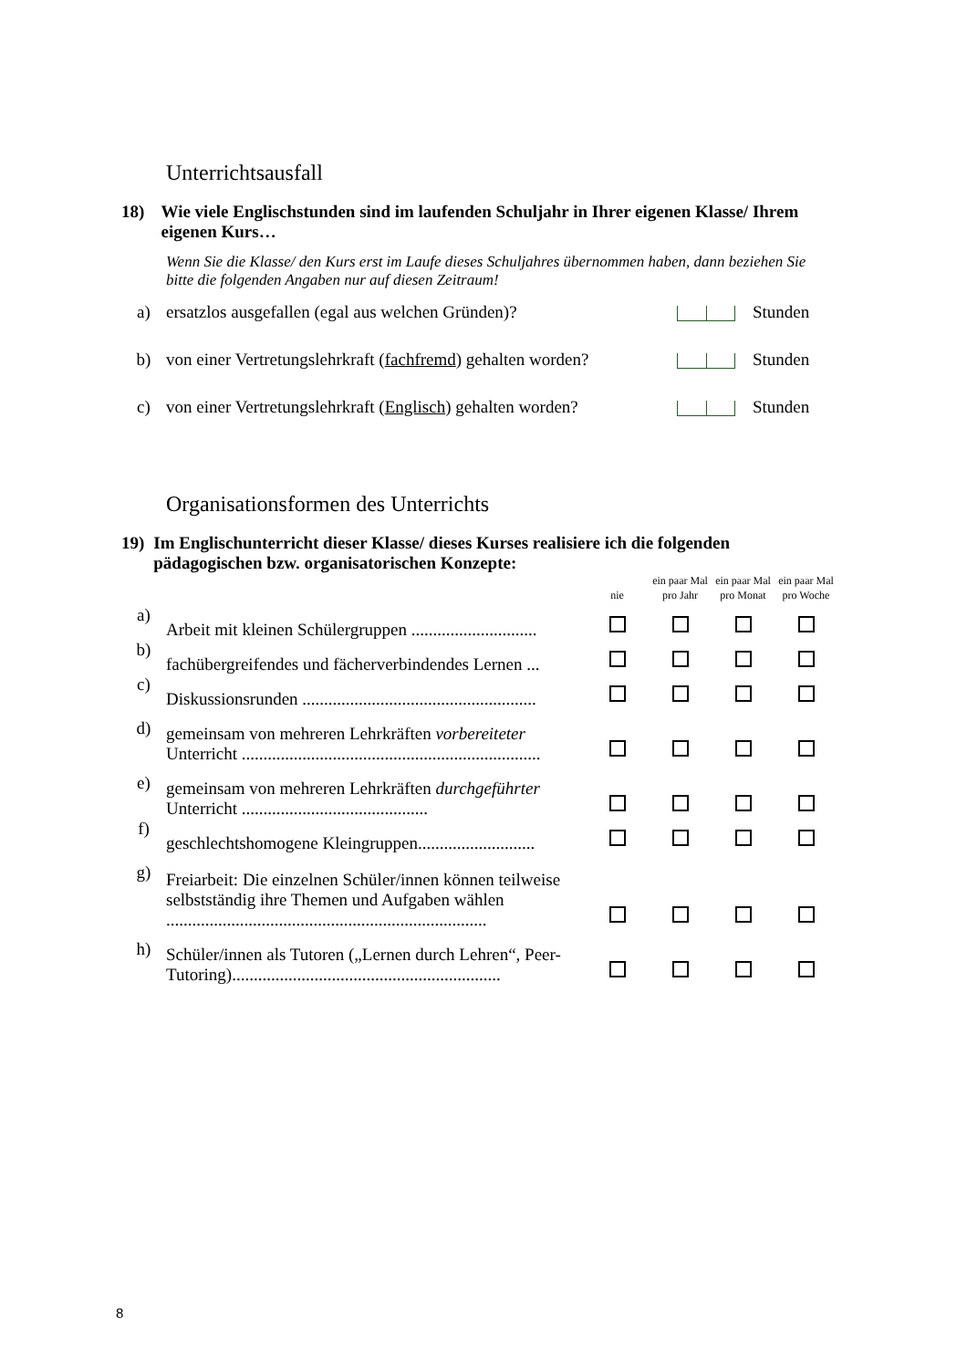Unterrichtsausfall
18) Wie viele Englischstunden sind im laufenden Schuljahr in Ihrer eigenen Klasse/ Ihrem eigenen Kurs…
Wenn Sie die Klasse/ den Kurs erst im Laufe dieses Schuljahres übernommen haben, dann beziehen Sie bitte die folgenden Angaben nur auf diesen Zeitraum!
| a) | ersatzlos ausgefallen (egal aus welchen Gründen)? | Stunden |
| b) | von einer Vertretungslehrkraft ( fachfremd ) gehalten worden? | Stunden |
| c) | von einer Vertretungslehrkraft ( Englisch ) gehalten worden? | Stunden |
Organisationsformen des Unterrichts
19) Im Englischunterricht dieser Klasse/ dieses Kurses realisiere ich die folgenden pädagogischen bzw. organisatorischen Konzepte:
| | | nie | ein paar Mal pro Jahr | ein paar Mal pro Monat | ein paar Mal pro Woche |
| a) | Arbeit mit kleinen Schülergruppen ............................. | | | | |
| b) | fachübergreifendes und fächerverbindendes Lernen ... | | | | |
| c) | Diskussionsrunden ...................................................... | | | | |
| d) | gemeinsam von mehreren Lehrkräften vorbereiteter Unterricht ..................................................................... | | | | |
| e) | gemeinsam von mehreren Lehrkräften durchgeführter Unterricht ........................................... | | | | |
| f) | geschlechtshomogene Kleingruppen........................... | | | | |
| g) | Freiarbeit: Die einzelnen Schüler/innen können teilweise selbstständig ihre Themen und Aufgaben wählen .......................................................................... | | | | |
| h) | Schüler/innen als Tutoren („Lernen durch Lehren“, Peer-Tutoring).............................................................. | | | | |
8